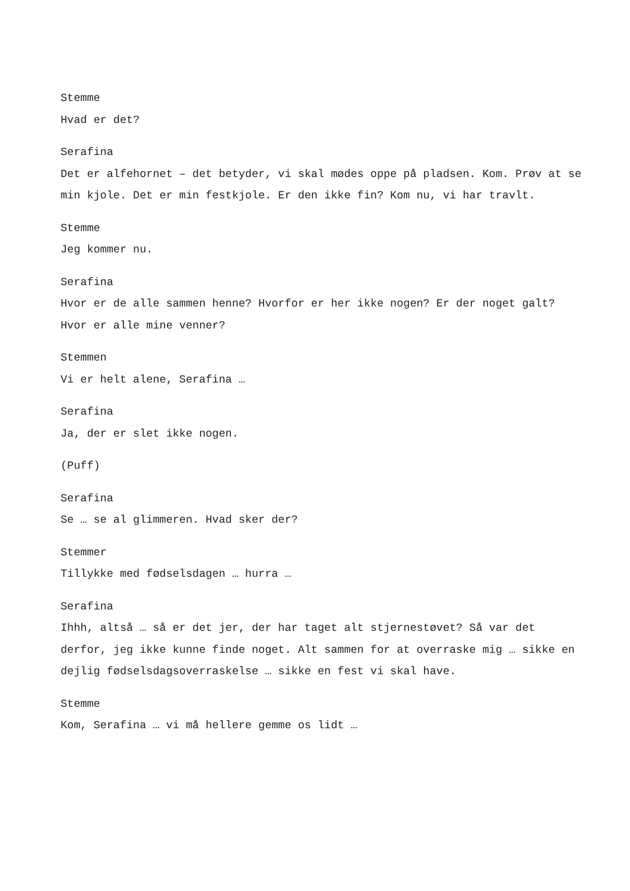Stemme
Hvad er det?
Serafina
Det er alfehornet – det betyder, vi skal mødes oppe på pladsen. Kom. Prøv at se min kjole. Det er min festkjole. Er den ikke fin? Kom nu, vi har travlt.
Stemme
Jeg kommer nu.
Serafina
Hvor er de alle sammen henne? Hvorfor er her ikke nogen? Er der noget galt? Hvor er alle mine venner?
Stemmen
Vi er helt alene, Serafina …
Serafina
Ja, der er slet ikke nogen.
(Puff)
Serafina
Se … se al glimmeren. Hvad sker der?
Stemmer
Tillykke med fødselsdagen … hurra …
Serafina
Ihhh, altså … så er det jer, der har taget alt stjernestøvet? Så var det derfor, jeg ikke kunne finde noget. Alt sammen for at overraske mig … sikke en dejlig fødselsdagsoverraskelse … sikke en fest vi skal have.
Stemme
Kom, Serafina … vi må hellere gemme os lidt …